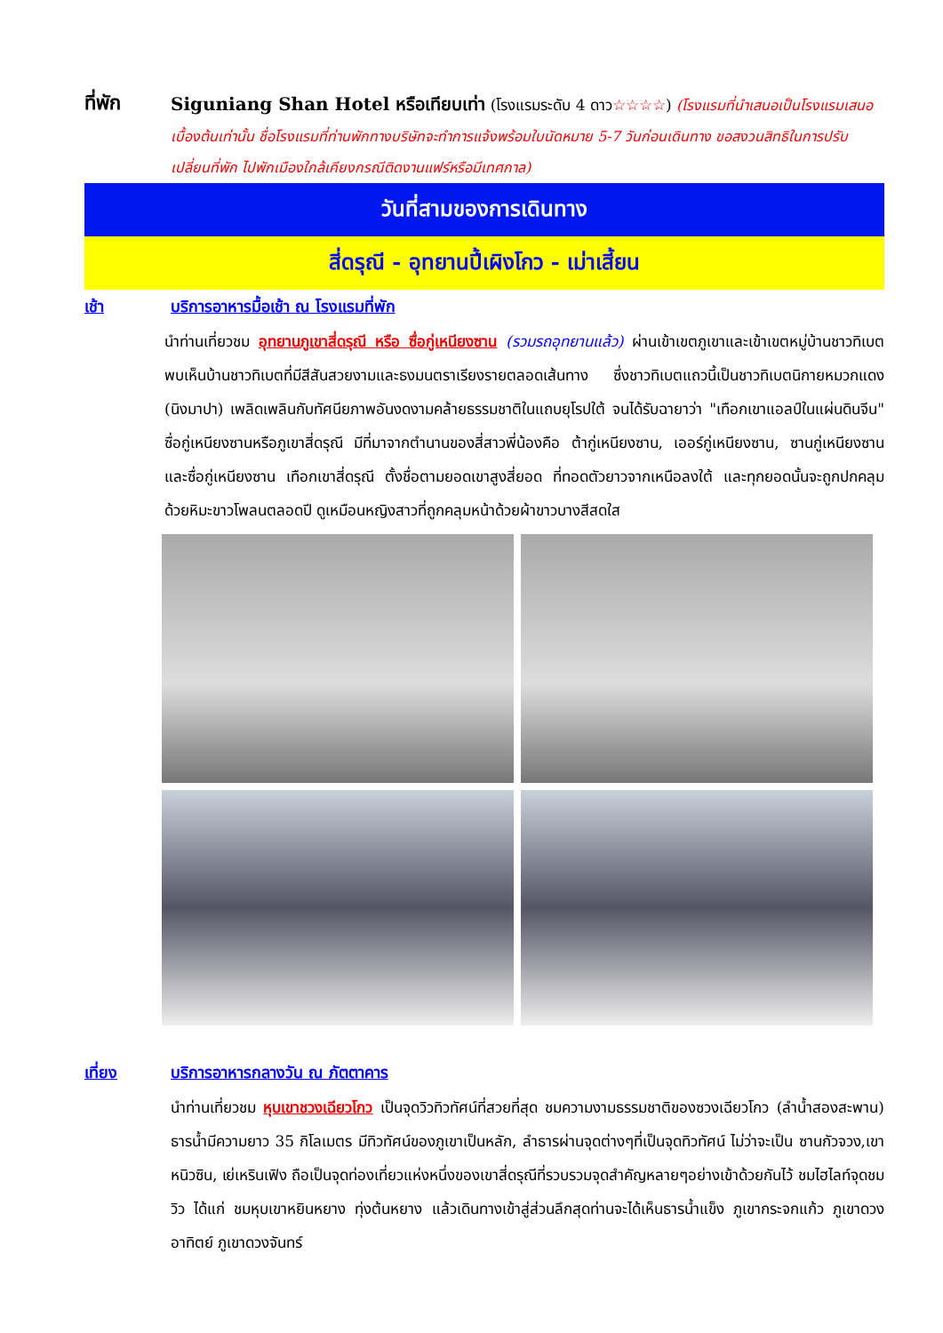ที่พัก
Siguniang Shan Hotel หรือเทียบเท่า (โรงแรมระดับ 4 ดาว☆☆☆☆) (โรงแรมที่นำเสนอเป็นโรงแรมเสนอเบื้องต้นเท่านั้น ชื่อโรงแรมที่ท่านพักทางบริษัทจะทำการแจ้งพร้อมใบนัดหมาย 5-7 วันก่อนเดินทาง ขอสงวนสิทธิในการปรับเปลี่ยนที่พัก ไปพักเมืองใกล้เคียงกรณีติดงานแฟร์หรือมีเทศกาล)
วันที่สามของการเดินทาง
สี่ดรุณี - อุทยานปี้เผิงโกว - เม่าเสี้ยน
เช้า บริการอาหารมื้อเช้า ณ โรงแรมที่พัก
นำท่านเที่ยวชม อุทยานภูเขาสี่ดรุณี หรือ ซื่อกู่เหนียงซาน (รวมรถอุทยานแล้ว) ผ่านเข้าเขตภูเขาและเข้าเขตหมู่บ้านชาวทิเบต พบเห็นบ้านชาวทิเบตที่มีสีสันสวยงามและธงมนตราเรียงรายตลอดเส้นทาง ซึ่งชาวทิเบตแถวนี้เป็นชาวทิเบตนิกายหมวกแดง (นิงมาปา) เพลิดเพลินกับทัศนียภาพอันงดงามคล้ายธรรมชาติในแถบยุโรปใต้ จนได้รับฉายาว่า "เทือกเขาแอลป์ในแผ่นดินจีน" ซื่อกู่เหนียงซานหรือภูเขาสี่ดรุณี มีที่มาจากตำนานของสี่สาวพี่น้องคือ ต้ากู่เหนียงซาน, เออร์กู่เหนียงซาน, ซานกู่เหนียงซาน และซื่อกู่เหนียงซาน เทือกเขาสี่ดรุณี ตั้งชื่อตามยอดเขาสูงสี่ยอด ที่ทอดตัวยาวจากเหนือลงใต้ และทุกยอดนั้นจะถูกปกคลุมด้วยหิมะขาวโพลนตลอดปี ดูเหมือนหญิงสาวที่ถูกคลุมหน้าด้วยผ้าขาวบางสีสดใส
เที่ยง บริการอาหารกลางวัน ณ ภัตตาคาร
นำท่านเที่ยวชม หุบเขาชวงเฉียวโกว เป็นจุดวิวทิวทัศน์ที่สวยที่สุด ชมความงามธรรมชาติของซวงเฉียวโกว (ลำน้ำสองสะพาน) ธารน้ำมีความยาว 35 กิโลเมตร มีทิวทัศน์ของภูเขาเป็นหลัก, ลำธารผ่านจุดต่างๆที่เป็นจุดทิวทัศน์ ไม่ว่าจะเป็น ซานกัวจวง,เขาหนิวซิน, เย่เหรินเฟิง ถือเป็นจุดท่องเที่ยวแห่งหนึ่งของเขาสี่ดรุณีที่รวบรวมจุดสำคัญหลายๆอย่างเข้าด้วยกันไว้ ชมไฮไลท์จุดชมวิว ได้แก่ ชมหุบเขาหยินหยาง ทุ่งต้นหยาง แล้วเดินทางเข้าสู่ส่วนลึกสุดท่านจะได้เห็นธารน้ำแข็ง ภูเขากระจกแก้ว ภูเขาดวงอาทิตย์ ภูเขาดวงจันทร์